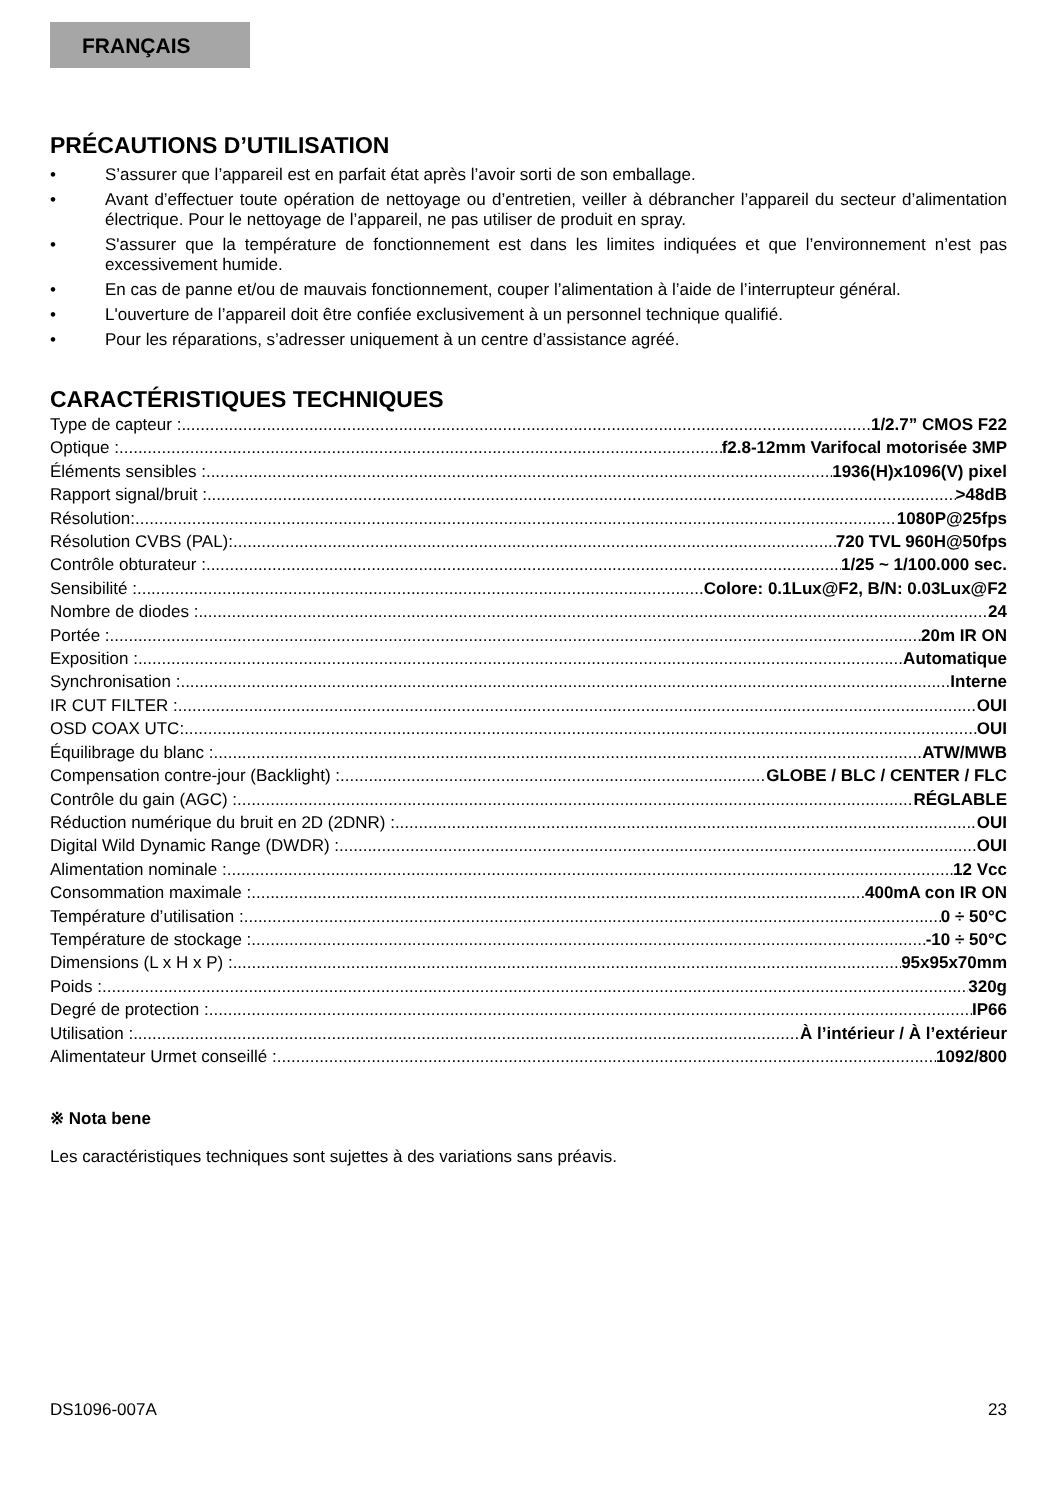FRANÇAIS
PRÉCAUTIONS D’UTILISATION
• S’assurer que l’appareil est en parfait état après l’avoir sorti de son emballage.
• Avant d’effectuer toute opération de nettoyage ou d’entretien, veiller à débrancher l’appareil du secteur d’alimentation électrique. Pour le nettoyage de l’appareil, ne pas utiliser de produit en spray.
• S'assurer que la température de fonctionnement est dans les limites indiquées et que l’environnement n’est pas excessivement humide.
• En cas de panne et/ou de mauvais fonctionnement, couper l’alimentation à l’aide de l’interrupteur général.
• L'ouverture de l’appareil doit être confiée exclusivement à un personnel technique qualifié.
• Pour les réparations, s’adresser uniquement à un centre d’assistance agréé.
CARACTÉRISTIQUES TECHNIQUES
Type de capteur : 1/2.7” CMOS F22
Optique : f2.8-12mm Varifocal motorisée 3MP
Éléments sensibles : 1936(H)x1096(V) pixel
Rapport signal/bruit : >48dB
Résolution: 1080P@25fps
Résolution CVBS (PAL): 720 TVL 960H@50fps
Contrôle obturateur : 1/25 ~ 1/100.000 sec.
Sensibilité : Colore: 0.1Lux@F2, B/N: 0.03Lux@F2
Nombre de diodes : 24
Portée : 20m IR ON
Exposition : Automatique
Synchronisation : Interne
IR CUT FILTER : OUI
OSD COAX UTC: OUI
Équilibrage du blanc : ATW/MWB
Compensation contre-jour (Backlight) : GLOBE / BLC / CENTER / FLC
Contrôle du gain (AGC) : RÉGLABLE
Réduction numérique du bruit en 2D (2DNR) : OUI
Digital Wild Dynamic Range (DWDR) : OUI
Alimentation nominale : 12 Vcc
Consommation maximale : 400mA con IR ON
Température d’utilisation : 0 ÷ 50°C
Température de stockage : -10 ÷ 50°C
Dimensions (L x H x P) : 95x95x70mm
Poids : 320g
Degré de protection : IP66
Utilisation : À l’intérieur / À l’extérieur
Alimentateur Urmet conseillé : 1092/800
※ Nota bene
Les caractéristiques techniques sont sujettes à des variations sans préavis.
DS1096-007A 23